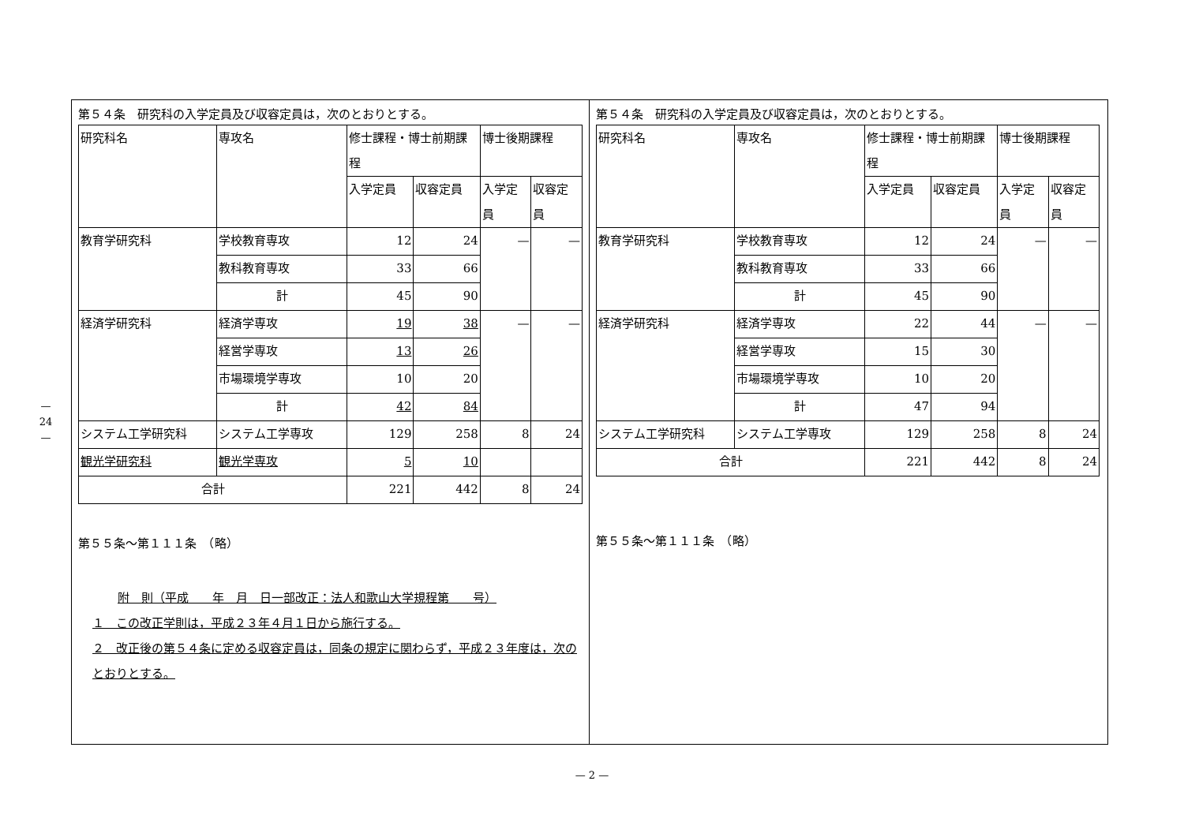— 24 —
第５４条　研究科の入学定員及び収容定員は，次のとおりとする。
| 研究科名 | 専攻名 | 修士課程・博士前期課程 | | 博士後期課程 | |
| | | 入学定員 | 収容定員 | 入学定員 | 収容定員 |
| 教育学研究科 | 学校教育専攻 | 12 | 24 | — | — |
| | 教科教育専攻 | 33 | 66 | | |
| | 計 | 45 | 90 | | |
| 経済学研究科 | 経済学専攻 | 19 | 38 | — | — |
| | 経営学専攻 | 13 | 26 | | |
| | 市場環境学専攻 | 10 | 20 | | |
| | 計 | 42 | 84 | | |
| システム工学研究科 | システム工学専攻 | 129 | 258 | 8 | 24 |
| 観光学研究科 | 観光学専攻 | 5 | 10 | | |
| 合計 | | 221 | 442 | 8 | 24 |
第５５条〜第１１１条　（略）
附　則（平成　　年　月　日一部改正：法人和歌山大学規程第　　号）
１　この改正学則は，平成２３年４月１日から施行する。
２　改正後の第５４条に定める収容定員は，同条の規定に関わらず，平成２３年度は，次のとおりとする。
第５４条　研究科の入学定員及び収容定員は，次のとおりとする。
| 研究科名 | 専攻名 | 修士課程・博士前期課程 | | 博士後期課程 | |
| | | 入学定員 | 収容定員 | 入学定員 | 収容定員 |
| 教育学研究科 | 学校教育専攻 | 12 | 24 | — | — |
| | 教科教育専攻 | 33 | 66 | | |
| | 計 | 45 | 90 | | |
| 経済学研究科 | 経済学専攻 | 22 | 44 | — | — |
| | 経営学専攻 | 15 | 30 | | |
| | 市場環境学専攻 | 10 | 20 | | |
| | 計 | 47 | 94 | | |
| システム工学研究科 | システム工学専攻 | 129 | 258 | 8 | 24 |
| 合計 | | 221 | 442 | 8 | 24 |
第５５条〜第１１１条　（略）
— 2 —